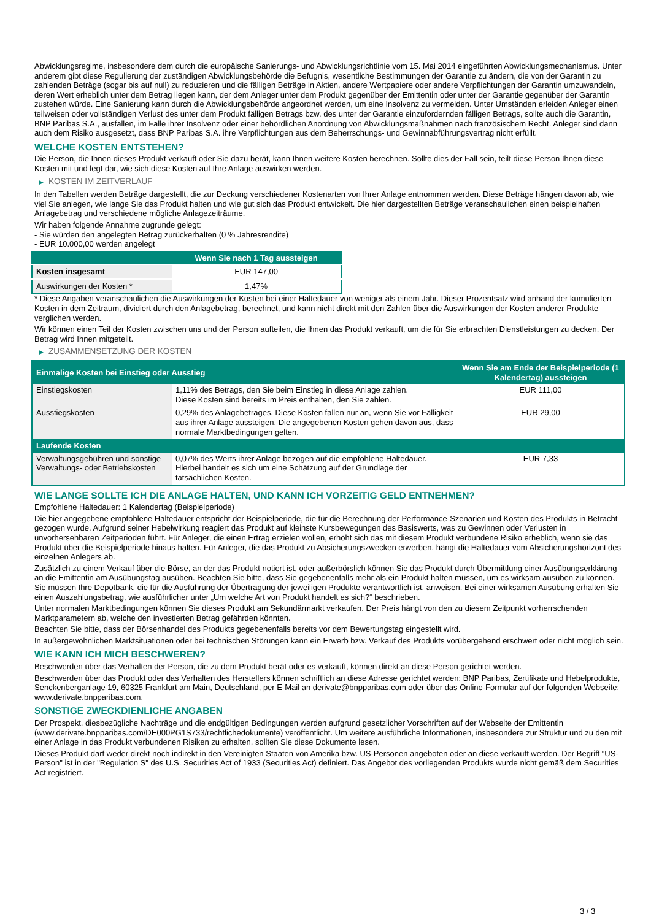Abwicklungsregime, insbesondere dem durch die europäische Sanierungs- und Abwicklungsrichtlinie vom 15. Mai 2014 eingeführten Abwicklungsmechanismus. Unter anderem gibt diese Regulierung der zuständigen Abwicklungsbehörde die Befugnis, wesentliche Bestimmungen der Garantie zu ändern, die von der Garantin zu zahlenden Beträge (sogar bis auf null) zu reduzieren und die fälligen Beträge in Aktien, andere Wertpapiere oder andere Verpflichtungen der Garantin umzuwandeln, deren Wert erheblich unter dem Betrag liegen kann, der dem Anleger unter dem Produkt gegenüber der Emittentin oder unter der Garantie gegenüber der Garantin zustehen würde. Eine Sanierung kann durch die Abwicklungsbehörde angeordnet werden, um eine Insolvenz zu vermeiden. Unter Umständen erleiden Anleger einen teilweisen oder vollständigen Verlust des unter dem Produkt fälligen Betrags bzw. des unter der Garantie einzufordernden fälligen Betrags, sollte auch die Garantin, BNP Paribas S.A., ausfallen, im Falle ihrer Insolvenz oder einer behördlichen Anordnung von Abwicklungsmaßnahmen nach französischem Recht. Anleger sind dann auch dem Risiko ausgesetzt, dass BNP Paribas S.A. ihre Verpflichtungen aus dem Beherrschungs- und Gewinnabführungsvertrag nicht erfüllt.
WELCHE KOSTEN ENTSTEHEN?
Die Person, die Ihnen dieses Produkt verkauft oder Sie dazu berät, kann Ihnen weitere Kosten berechnen. Sollte dies der Fall sein, teilt diese Person Ihnen diese Kosten mit und legt dar, wie sich diese Kosten auf Ihre Anlage auswirken werden.
▶ KOSTEN IM ZEITVERLAUF
In den Tabellen werden Beträge dargestellt, die zur Deckung verschiedener Kostenarten von Ihrer Anlage entnommen werden. Diese Beträge hängen davon ab, wie viel Sie anlegen, wie lange Sie das Produkt halten und wie gut sich das Produkt entwickelt. Die hier dargestellten Beträge veranschaulichen einen beispielhaften Anlagebetrag und verschiedene mögliche Anlagezeiträume.
Wir haben folgende Annahme zugrunde gelegt:
- Sie würden den angelegten Betrag zurückerhalten (0 % Jahresrendite)
- EUR 10.000,00 werden angelegt
| | Wenn Sie nach 1 Tag aussteigen |
| --- | --- |
| Kosten insgesamt | EUR 147,00 |
| Auswirkungen der Kosten * | 1,47% |
* Diese Angaben veranschaulichen die Auswirkungen der Kosten bei einer Haltedauer von weniger als einem Jahr. Dieser Prozentsatz wird anhand der kumulierten Kosten in dem Zeitraum, dividiert durch den Anlagebetrag, berechnet, und kann nicht direkt mit den Zahlen über die Auswirkungen der Kosten anderer Produkte verglichen werden.
Wir können einen Teil der Kosten zwischen uns und der Person aufteilen, die Ihnen das Produkt verkauft, um die für Sie erbrachten Dienstleistungen zu decken. Der Betrag wird Ihnen mitgeteilt.
▶ ZUSAMMENSETZUNG DER KOSTEN
| Einmalige Kosten bei Einstieg oder Ausstieg | | Wenn Sie am Ende der Beispielperiode (1 Kalendertag) aussteigen |
| --- | --- | --- |
| Einstiegskosten | 1,11% des Betrags, den Sie beim Einstieg in diese Anlage zahlen. Diese Kosten sind bereits im Preis enthalten, den Sie zahlen. | EUR 111,00 |
| Ausstiegskosten | 0,29% des Anlagebetrages. Diese Kosten fallen nur an, wenn Sie vor Fälligkeit aus ihrer Anlage aussteigen. Die angegebenen Kosten gehen davon aus, dass normale Marktbedingungen gelten. | EUR 29,00 |
| Laufende Kosten | | |
| Verwaltungsgebühren und sonstige Verwaltungs- oder Betriebskosten | 0,07% des Werts ihrer Anlage bezogen auf die empfohlene Haltedauer. Hierbei handelt es sich um eine Schätzung auf der Grundlage der tatsächlichen Kosten. | EUR 7,33 |
WIE LANGE SOLLTE ICH DIE ANLAGE HALTEN, UND KANN ICH VORZEITIG GELD ENTNEHMEN?
Empfohlene Haltedauer: 1 Kalendertag (Beispielperiode)
Die hier angegebene empfohlene Haltedauer entspricht der Beispielperiode, die für die Berechnung der Performance-Szenarien und Kosten des Produkts in Betracht gezogen wurde. Aufgrund seiner Hebelwirkung reagiert das Produkt auf kleinste Kursbewegungen des Basiswerts, was zu Gewinnen oder Verlusten in unvorhersehbaren Zeitperioden führt. Für Anleger, die einen Ertrag erzielen wollen, erhöht sich das mit diesem Produkt verbundene Risiko erheblich, wenn sie das Produkt über die Beispielperiode hinaus halten. Für Anleger, die das Produkt zu Absicherungszwecken erwerben, hängt die Haltedauer vom Absicherungshorizont des einzelnen Anlegers ab.
Zusätzlich zu einem Verkauf über die Börse, an der das Produkt notiert ist, oder außerbörslich können Sie das Produkt durch Übermittlung einer Ausübungserklärung an die Emittentin am Ausübungstag ausüben. Beachten Sie bitte, dass Sie gegebenenfalls mehr als ein Produkt halten müssen, um es wirksam ausüben zu können. Sie müssen Ihre Depotbank, die für die Ausführung der Übertragung der jeweiligen Produkte verantwortlich ist, anweisen. Bei einer wirksamen Ausübung erhalten Sie einen Auszahlungsbetrag, wie ausführlicher unter „Um welche Art von Produkt handelt es sich?“ beschrieben.
Unter normalen Marktbedingungen können Sie dieses Produkt am Sekundärmarkt verkaufen. Der Preis hängt von den zu diesem Zeitpunkt vorherrschenden Marktparametern ab, welche den investierten Betrag gefährden könnten.
Beachten Sie bitte, dass der Börsenhandel des Produkts gegebenenfalls bereits vor dem Bewertungstag eingestellt wird.
In außergewöhnlichen Marktsituationen oder bei technischen Störungen kann ein Erwerb bzw. Verkauf des Produkts vorübergehend erschwert oder nicht möglich sein.
WIE KANN ICH MICH BESCHWEREN?
Beschwerden über das Verhalten der Person, die zu dem Produkt berät oder es verkauft, können direkt an diese Person gerichtet werden.
Beschwerden über das Produkt oder das Verhalten des Herstellers können schriftlich an diese Adresse gerichtet werden: BNP Paribas, Zertifikate und Hebelprodukte, Senckenberganlage 19, 60325 Frankfurt am Main, Deutschland, per E-Mail an derivate@bnpparibas.com oder über das Online-Formular auf der folgenden Webseite: www.derivate.bnpparibas.com.
SONSTIGE ZWECKDIENLICHE ANGABEN
Der Prospekt, diesbezügliche Nachträge und die endgültigen Bedingungen werden aufgrund gesetzlicher Vorschriften auf der Webseite der Emittentin (www.derivate.bnpparibas.com/DE000PG1S733/rechtlichedokumente) veröffentlicht. Um weitere ausführliche Informationen, insbesondere zur Struktur und zu den mit einer Anlage in das Produkt verbundenen Risiken zu erhalten, sollten Sie diese Dokumente lesen.
Dieses Produkt darf weder direkt noch indirekt in den Vereinigten Staaten von Amerika bzw. US-Personen angeboten oder an diese verkauft werden. Der Begriff "US-Person" ist in der "Regulation S" des U.S. Securities Act of 1933 (Securities Act) definiert. Das Angebot des vorliegenden Produkts wurde nicht gemäß dem Securities Act registriert.
3 / 3